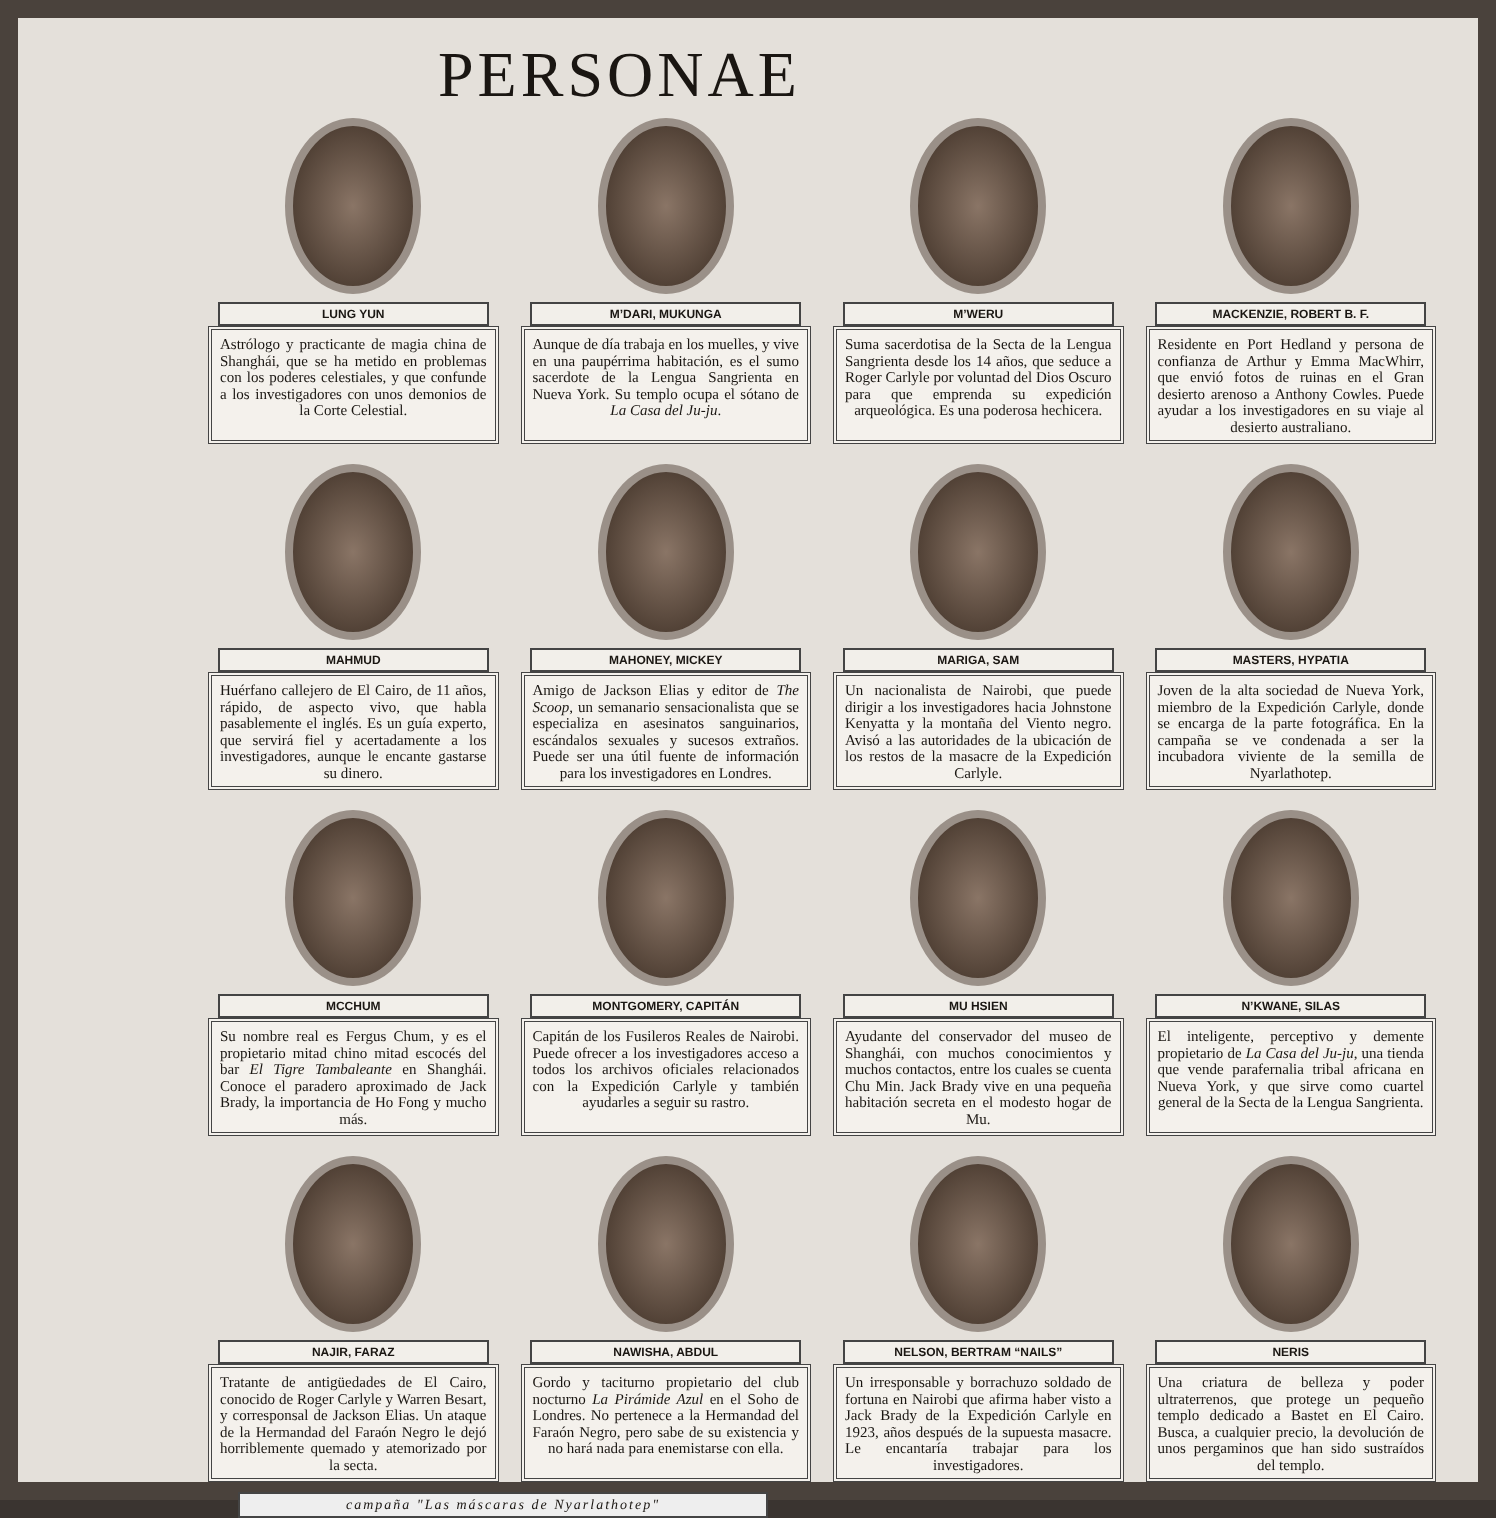PERSONAE
LUNG YUN
Astrólogo y practicante de magia china de Shanghái, que se ha metido en problemas con los poderes celestiales, y que confunde a los investigadores con unos demonios de la Corte Celestial.
M’DARI, MUKUNGA
Aunque de día trabaja en los muelles, y vive en una paupérrima habitación, es el sumo sacerdote de la Lengua Sangrienta en Nueva York. Su templo ocupa el sótano de La Casa del Ju-ju.
M’WERU
Suma sacerdotisa de la Secta de la Lengua Sangrienta desde los 14 años, que seduce a Roger Carlyle por voluntad del Dios Oscuro para que emprenda su expedición arqueológica. Es una poderosa hechicera.
MACKENZIE, ROBERT B. F.
Residente en Port Hedland y persona de confianza de Arthur y Emma MacWhirr, que envió fotos de ruinas en el Gran desierto arenoso a Anthony Cowles. Puede ayudar a los investigadores en su viaje al desierto australiano.
MAHMUD
Huérfano callejero de El Cairo, de 11 años, rápido, de aspecto vivo, que habla pasablemente el inglés. Es un guía experto, que servirá fiel y acertadamente a los investigadores, aunque le encante gastarse su dinero.
MAHONEY, MICKEY
Amigo de Jackson Elias y editor de The Scoop, un semanario sensacionalista que se especializa en asesinatos sanguinarios, escándalos sexuales y sucesos extraños. Puede ser una útil fuente de información para los investigadores en Londres.
MARIGA, SAM
Un nacionalista de Nairobi, que puede dirigir a los investigadores hacia Johnstone Kenyatta y la montaña del Viento negro. Avisó a las autoridades de la ubicación de los restos de la masacre de la Expedición Carlyle.
MASTERS, HYPATIA
Joven de la alta sociedad de Nueva York, miembro de la Expedición Carlyle, donde se encarga de la parte fotográfica. En la campaña se ve condenada a ser la incubadora viviente de la semilla de Nyarlathotep.
MCCHUM
Su nombre real es Fergus Chum, y es el propietario mitad chino mitad escocés del bar El Tigre Tambaleante en Shanghái. Conoce el paradero aproximado de Jack Brady, la importancia de Ho Fong y mucho más.
MONTGOMERY, CAPITÁN
Capitán de los Fusileros Reales de Nairobi. Puede ofrecer a los investigadores acceso a todos los archivos oficiales relacionados con la Expedición Carlyle y también ayudarles a seguir su rastro.
MU HSIEN
Ayudante del conservador del museo de Shanghái, con muchos conocimientos y muchos contactos, entre los cuales se cuenta Chu Min. Jack Brady vive en una pequeña habitación secreta en el modesto hogar de Mu.
N’KWANE, SILAS
El inteligente, perceptivo y demente propietario de La Casa del Ju-ju, una tienda que vende parafernalia tribal africana en Nueva York, y que sirve como cuartel general de la Secta de la Lengua Sangrienta.
NAJIR, FARAZ
Tratante de antigüedades de El Cairo, conocido de Roger Carlyle y Warren Besart, y corresponsal de Jackson Elias. Un ataque de la Hermandad del Faraón Negro le dejó horriblemente quemado y atemorizado por la secta.
NAWISHA, ABDUL
Gordo y taciturno propietario del club nocturno La Pirámide Azul en el Soho de Londres. No pertenece a la Hermandad del Faraón Negro, pero sabe de su existencia y no hará nada para enemistarse con ella.
NELSON, BERTRAM “NAILS”
Un irresponsable y borrachuzo soldado de fortuna en Nairobi que afirma haber visto a Jack Brady de la Expedición Carlyle en 1923, años después de la supuesta masacre. Le encantaría trabajar para los investigadores.
NERIS
Una criatura de belleza y poder ultraterrenos, que protege un pequeño templo dedicado a Bastet en El Cairo. Busca, a cualquier precio, la devolución de unos pergaminos que han sido sustraídos del templo.
campaña "Las máscaras de Nyarlathotep"